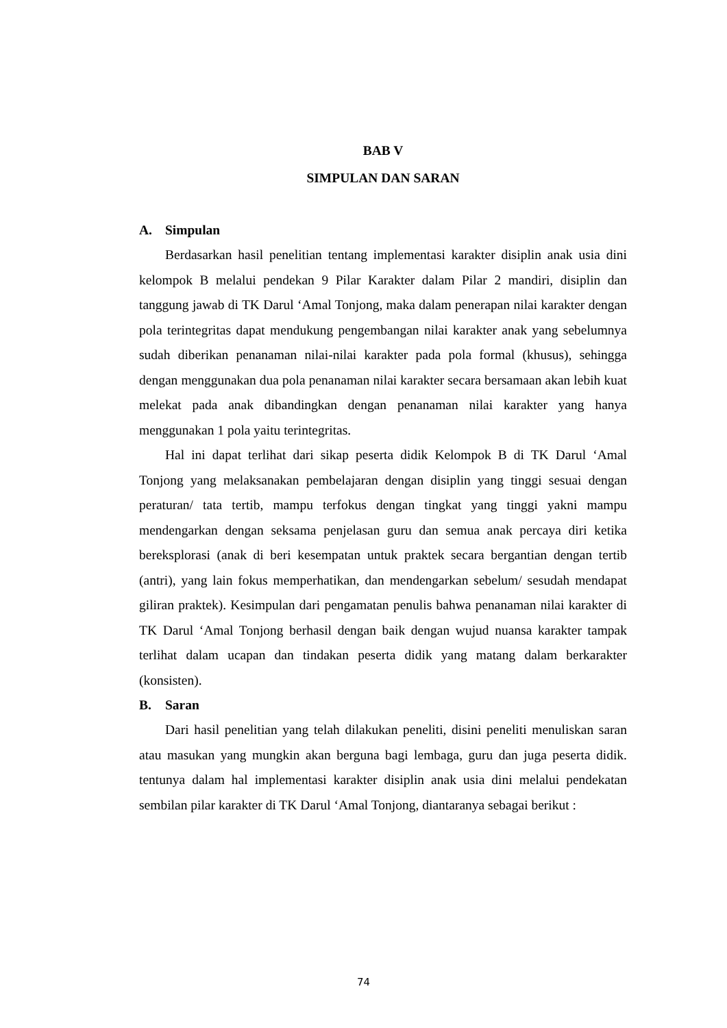BAB V
SIMPULAN DAN SARAN
A. Simpulan
Berdasarkan hasil penelitian tentang implementasi karakter disiplin anak usia dini kelompok B melalui pendekan 9 Pilar Karakter dalam Pilar 2 mandiri, disiplin dan tanggung jawab di TK Darul ‘Amal Tonjong, maka dalam penerapan nilai karakter dengan pola terintegritas dapat mendukung pengembangan nilai karakter anak yang sebelumnya sudah diberikan penanaman nilai-nilai karakter pada pola formal (khusus), sehingga dengan menggunakan dua pola penanaman nilai karakter secara bersamaan akan lebih kuat melekat pada anak dibandingkan dengan penanaman nilai karakter yang hanya menggunakan 1 pola yaitu terintegritas.
Hal ini dapat terlihat dari sikap peserta didik Kelompok B di TK Darul ‘Amal Tonjong yang melaksanakan pembelajaran dengan disiplin yang tinggi sesuai dengan peraturan/ tata tertib, mampu terfokus dengan tingkat yang tinggi yakni mampu mendengarkan dengan seksama penjelasan guru dan semua anak percaya diri ketika bereksplorasi (anak di beri kesempatan untuk praktek secara bergantian dengan tertib (antri), yang lain fokus memperhatikan, dan mendengarkan sebelum/ sesudah mendapat giliran praktek). Kesimpulan dari pengamatan penulis bahwa penanaman nilai karakter di TK Darul ‘Amal Tonjong berhasil dengan baik dengan wujud nuansa karakter tampak terlihat dalam ucapan dan tindakan peserta didik yang matang dalam berkarakter (konsisten).
B. Saran
Dari hasil penelitian yang telah dilakukan peneliti, disini peneliti menuliskan saran atau masukan yang mungkin akan berguna bagi lembaga, guru dan juga peserta didik. tentunya dalam hal implementasi karakter disiplin anak usia dini melalui pendekatan sembilan pilar karakter di TK Darul ‘Amal Tonjong, diantaranya sebagai berikut :
74